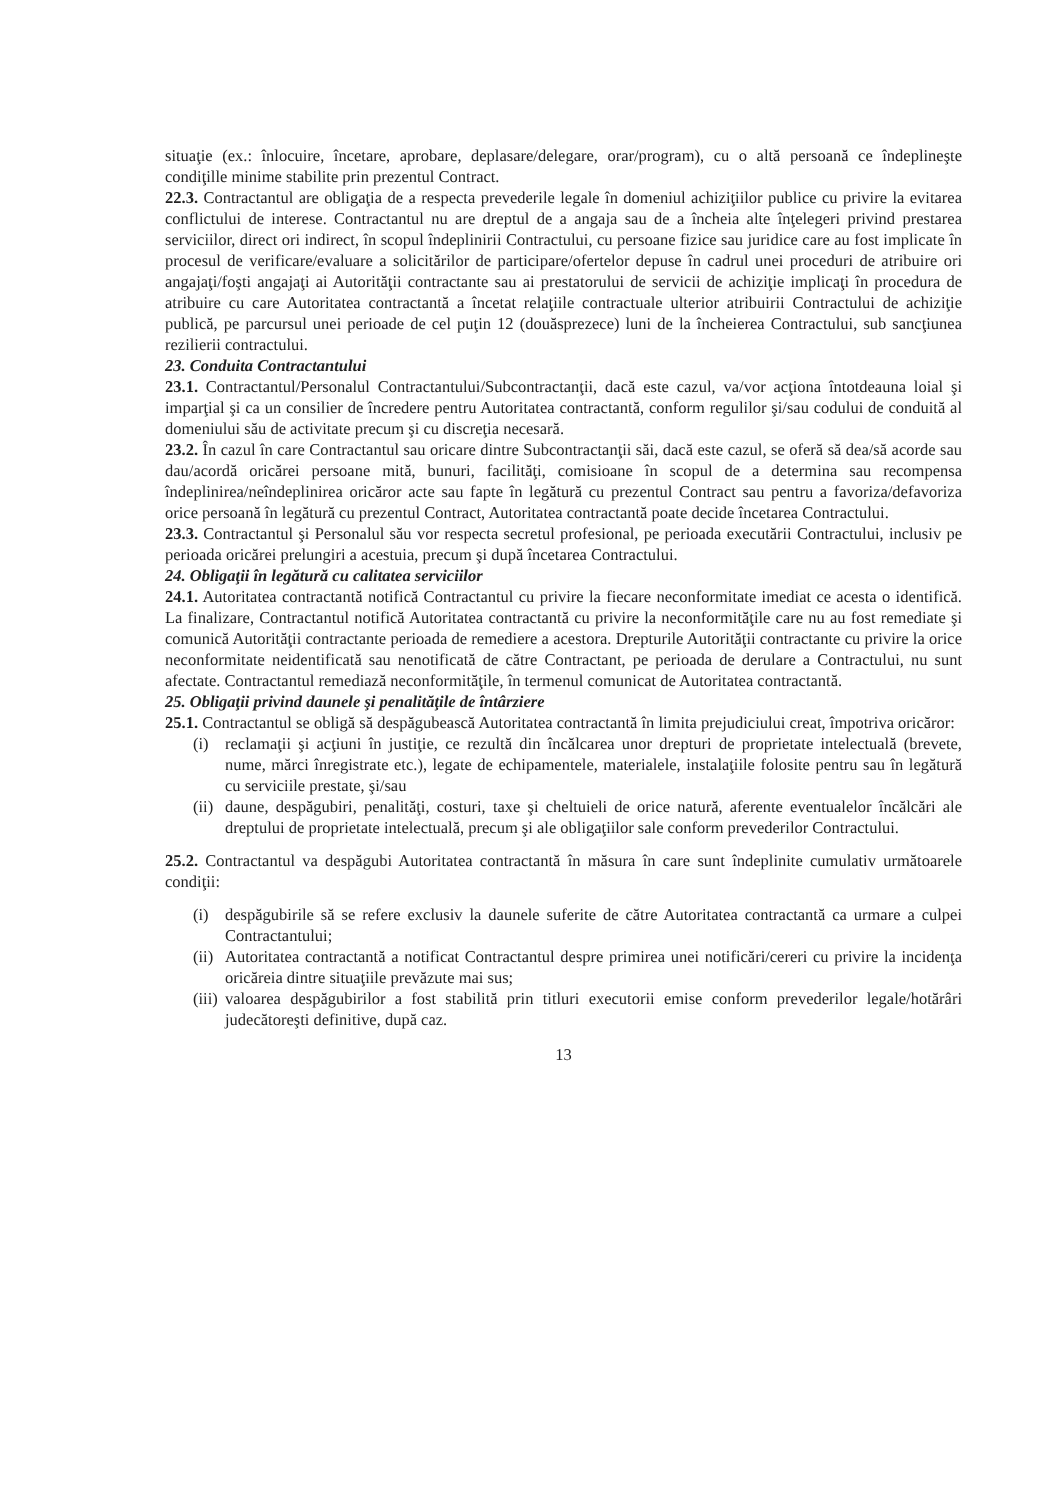situaţie (ex.: înlocuire, încetare, aprobare, deplasare/delegare, orar/program), cu o altă persoană ce îndeplineşte condiţille minime stabilite prin prezentul Contract.
22.3. Contractantul are obligaţia de a respecta prevederile legale în domeniul achiziţiilor publice cu privire la evitarea conflictului de interese. Contractantul nu are dreptul de a angaja sau de a încheia alte înţelegeri privind prestarea serviciilor, direct ori indirect, în scopul îndeplinirii Contractului, cu persoane fizice sau juridice care au fost implicate în procesul de verificare/evaluare a solicitărilor de participare/ofertelor depuse în cadrul unei proceduri de atribuire ori angajaţi/foşti angajaţi ai Autorităţii contractante sau ai prestatorului de servicii de achiziţie implicaţi în procedura de atribuire cu care Autoritatea contractantă a încetat relaţiile contractuale ulterior atribuirii Contractului de achiziţie publică, pe parcursul unei perioade de cel puţin 12 (douăsprezece) luni de la încheierea Contractului, sub sancţiunea rezilierii contractului.
23. Conduita Contractantului
23.1. Contractantul/Personalul Contractantului/Subcontractanţii, dacă este cazul, va/vor acţiona întotdeauna loial şi imparţial şi ca un consilier de încredere pentru Autoritatea contractantă, conform regulilor şi/sau codului de conduită al domeniului său de activitate precum şi cu discreţia necesară.
23.2. În cazul în care Contractantul sau oricare dintre Subcontractanţii săi, dacă este cazul, se oferă să dea/să acorde sau dau/acordă oricărei persoane mită, bunuri, facilităţi, comisioane în scopul de a determina sau recompensa îndeplinirea/neîndeplinirea oricăror acte sau fapte în legătură cu prezentul Contract sau pentru a favoriza/defavoriza orice persoană în legătură cu prezentul Contract, Autoritatea contractantă poate decide încetarea Contractului.
23.3. Contractantul şi Personalul său vor respecta secretul profesional, pe perioada executării Contractului, inclusiv pe perioada oricărei prelungiri a acestuia, precum şi după încetarea Contractului.
24. Obligaţii în legătură cu calitatea serviciilor
24.1. Autoritatea contractantă notifică Contractantul cu privire la fiecare neconformitate imediat ce acesta o identifică. La finalizare, Contractantul notifică Autoritatea contractantă cu privire la neconformităţile care nu au fost remediate şi comunică Autorităţii contractante perioada de remediere a acestora. Drepturile Autorităţii contractante cu privire la orice neconformitate neidentificată sau nenotificată de către Contractant, pe perioada de derulare a Contractului, nu sunt afectate. Contractantul remediază neconformităţile, în termenul comunicat de Autoritatea contractantă.
25. Obligaţii privind daunele şi penalităţile de întârziere
25.1. Contractantul se obligă să despăgubească Autoritatea contractantă în limita prejudiciului creat, împotriva oricăror:
(i) reclamaţii şi acţiuni în justiţie, ce rezultă din încălcarea unor drepturi de proprietate intelectuală (brevete, nume, mărci înregistrate etc.), legate de echipamentele, materialele, instalaţiile folosite pentru sau în legătură cu serviciile prestate, şi/sau
(ii) daune, despăgubiri, penalităţi, costuri, taxe şi cheltuieli de orice natură, aferente eventualelor încălcări ale dreptului de proprietate intelectuală, precum şi ale obligaţiilor sale conform prevederilor Contractului.
25.2. Contractantul va despăgubi Autoritatea contractantă în măsura în care sunt îndeplinite cumulativ următoarele condiţii:
(i) despăgubirile să se refere exclusiv la daunele suferite de către Autoritatea contractantă ca urmare a culpei Contractantului;
(ii) Autoritatea contractantă a notificat Contractantul despre primirea unei notificări/cereri cu privire la incidenţa oricăreia dintre situaţiile prevăzute mai sus;
(iii) valoarea despăgubirilor a fost stabilită prin titluri executorii emise conform prevederilor legale/hotărâri judecătoreşti definitive, după caz.
13